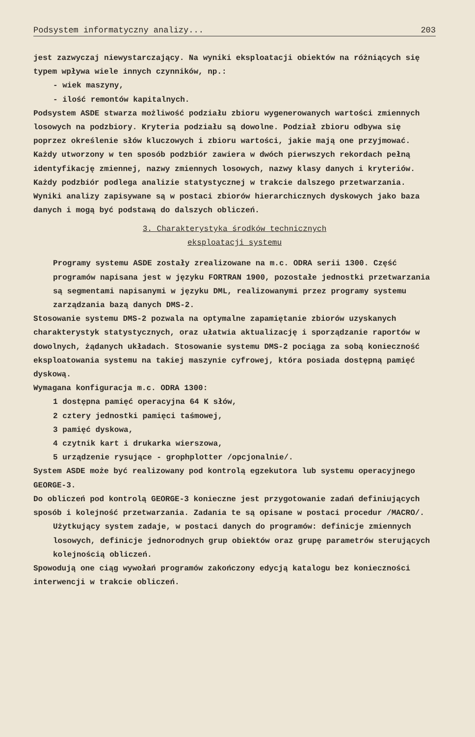Podsystem informatyczny analizy... 203
jest zazwyczaj niewystarczający. Na wyniki eksploatacji obiektów na różniących się typem wpływa wiele innych czynników, np.:
- wiek maszyny,
- ilość remontów kapitalnych.
Podsystem ASDE stwarza możliwość podziału zbioru wygenerowanych wartości zmiennych losowych na podzbiory. Kryteria podziału są dowolne. Podział zbioru odbywa się poprzez określenie słów kluczowych i zbioru wartości, jakie mają one przyjmować. Każdy utworzony w ten sposób podzbiór zawiera w dwóch pierwszych rekordach pełną identyfikację zmiennej, nazwy zmiennych losowych, nazwy klasy danych i kryteriów.
Każdy podzbiór podlega analizie statystycznej w trakcie dalszego przetwarzania.
Wyniki analizy zapisywane są w postaci zbiorów hierarchicznych dyskowych jako baza danych i mogą być podstawą do dalszych obliczeń.
3. Charakterystyka środków technicznych
eksploatacji systemu
Programy systemu ASDE zostały zrealizowane na m.c. ODRA serii 1300. Część programów napisana jest w języku FORTRAN 1900, pozostałe jednostki przetwarzania są segmentami napisanymi w języku DML, realizowanymi przez programy systemu zarządzania bazą danych DMS-2.
Stosowanie systemu DMS-2 pozwala na optymalne zapamiętanie zbiorów uzyskanych charakterystyk statystycznych, oraz ułatwia aktualizację i sporządzanie raportów w dowolnych, żądanych układach. Stosowanie systemu DMS-2 pociąga za sobą konieczność eksploatowania systemu na takiej maszynie cyfrowej, która posiada dostępną pamięć dyskową.
Wymagana konfiguracja m.c. ODRA 1300:
1 dostępna pamięć operacyjna 64 K słów,
2 cztery jednostki pamięci taśmowej,
3 pamięć dyskowa,
4 czytnik kart i drukarka wierszowa,
5 urządzenie rysujące - grophplotter /opcjonalnie/.
System ASDE może być realizowany pod kontrolą egzekutora lub systemu operacyjnego GEORGE-3.
Do obliczeń pod kontrolą GEORGE-3 konieczne jest przygotowanie zadań definiujących sposób i kolejność przetwarzania. Zadania te są opisane w postaci procedur /MACRO/.
Użytkujący system zadaje, w postaci danych do programów: definicje zmiennych losowych, definicje jednorodnych grup obiektów oraz grupę parametrów sterujących kolejnością obliczeń.
Spowodują one ciąg wywołań programów zakończony edycją katalogu bez konieczności interwencji w trakcie obliczeń.